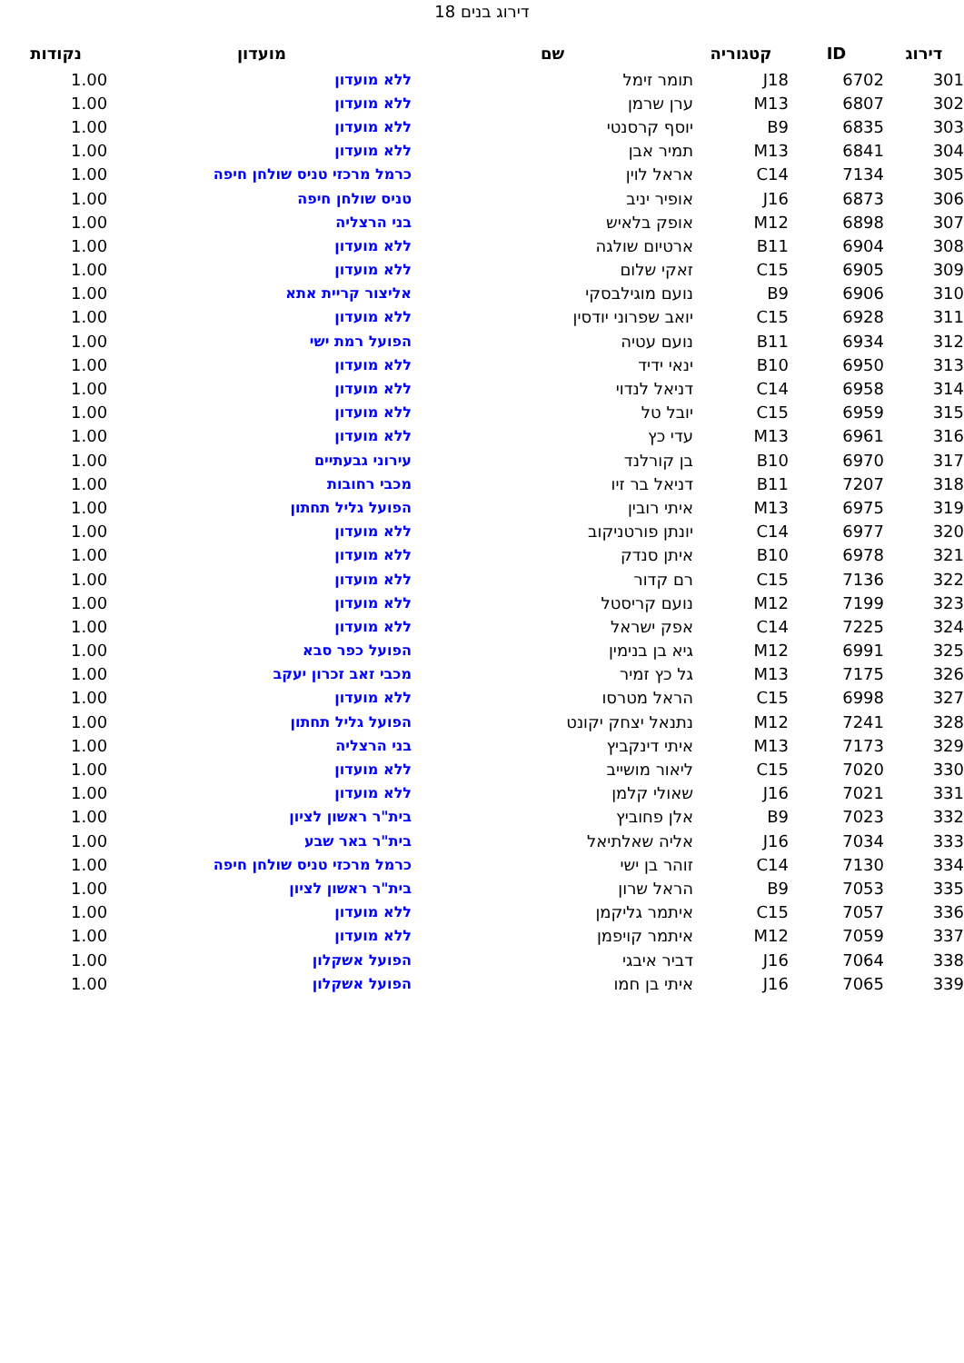דירוג בנים 18
| דירוג | ID | קטגוריה | שם | מועדון | נקודות |
| --- | --- | --- | --- | --- | --- |
| 301 | 6702 | J18 | תומר זימל | ללא מועדון | 1.00 |
| 302 | 6807 | M13 | ערן שרמן | ללא מועדון | 1.00 |
| 303 | 6835 | B9 | יוסף קרסנטי | ללא מועדון | 1.00 |
| 304 | 6841 | M13 | תמיר אבן | ללא מועדון | 1.00 |
| 305 | 7134 | C14 | אראל לוין | כרמל מרכזי טניס שולחן חיפה | 1.00 |
| 306 | 6873 | J16 | אופיר יניב | טניס שולחן חיפה | 1.00 |
| 307 | 6898 | M12 | אופק בלאיש | בני הרצליה | 1.00 |
| 308 | 6904 | B11 | ארטיום שולגה | ללא מועדון | 1.00 |
| 309 | 6905 | C15 | זאקי שלום | ללא מועדון | 1.00 |
| 310 | 6906 | B9 | נועם מוגילבסקי | אליצור קריית אתא | 1.00 |
| 311 | 6928 | C15 | יואב שפרוני יודסין | ללא מועדון | 1.00 |
| 312 | 6934 | B11 | נועם עטיה | הפועל רמת ישי | 1.00 |
| 313 | 6950 | B10 | ינאי ידיד | ללא מועדון | 1.00 |
| 314 | 6958 | C14 | דניאל לנדוי | ללא מועדון | 1.00 |
| 315 | 6959 | C15 | יובל טל | ללא מועדון | 1.00 |
| 316 | 6961 | M13 | עדי כץ | ללא מועדון | 1.00 |
| 317 | 6970 | B10 | בן קורלנד | עירוני גבעתיים | 1.00 |
| 318 | 7207 | B11 | דניאל בר זיו | מכבי רחובות | 1.00 |
| 319 | 6975 | M13 | איתי רובין | הפועל גליל תחתון | 1.00 |
| 320 | 6977 | C14 | יונתן פורטניקוב | ללא מועדון | 1.00 |
| 321 | 6978 | B10 | איתן סנדק | ללא מועדון | 1.00 |
| 322 | 7136 | C15 | רם קדור | ללא מועדון | 1.00 |
| 323 | 7199 | M12 | נועם קריסטל | ללא מועדון | 1.00 |
| 324 | 7225 | C14 | אפק ישראל | ללא מועדון | 1.00 |
| 325 | 6991 | M12 | גיא בן בנימין | הפועל כפר סבא | 1.00 |
| 326 | 7175 | M13 | גל כץ זמיר | מכבי זאב זכרון יעקב | 1.00 |
| 327 | 6998 | C15 | הראל מטרסו | ללא מועדון | 1.00 |
| 328 | 7241 | M12 | נתנאל יצחק יקונט | הפועל גליל תחתון | 1.00 |
| 329 | 7173 | M13 | איתי דינקביץ | בני הרצליה | 1.00 |
| 330 | 7020 | C15 | ליאור מושייב | ללא מועדון | 1.00 |
| 331 | 7021 | J16 | שאולי קלמן | ללא מועדון | 1.00 |
| 332 | 7023 | B9 | אלן פחוביץ | בית"ר ראשון לציון | 1.00 |
| 333 | 7034 | J16 | אליה שאלתיאל | בית"ר באר שבע | 1.00 |
| 334 | 7130 | C14 | זוהר בן ישי | כרמל מרכזי טניס שולחן חיפה | 1.00 |
| 335 | 7053 | B9 | הראל שרון | בית"ר ראשון לציון | 1.00 |
| 336 | 7057 | C15 | איתמר גליקמן | ללא מועדון | 1.00 |
| 337 | 7059 | M12 | איתמר קויפמן | ללא מועדון | 1.00 |
| 338 | 7064 | J16 | דביר איבגי | הפועל אשקלון | 1.00 |
| 339 | 7065 | J16 | איתי בן חמו | הפועל אשקלון | 1.00 |